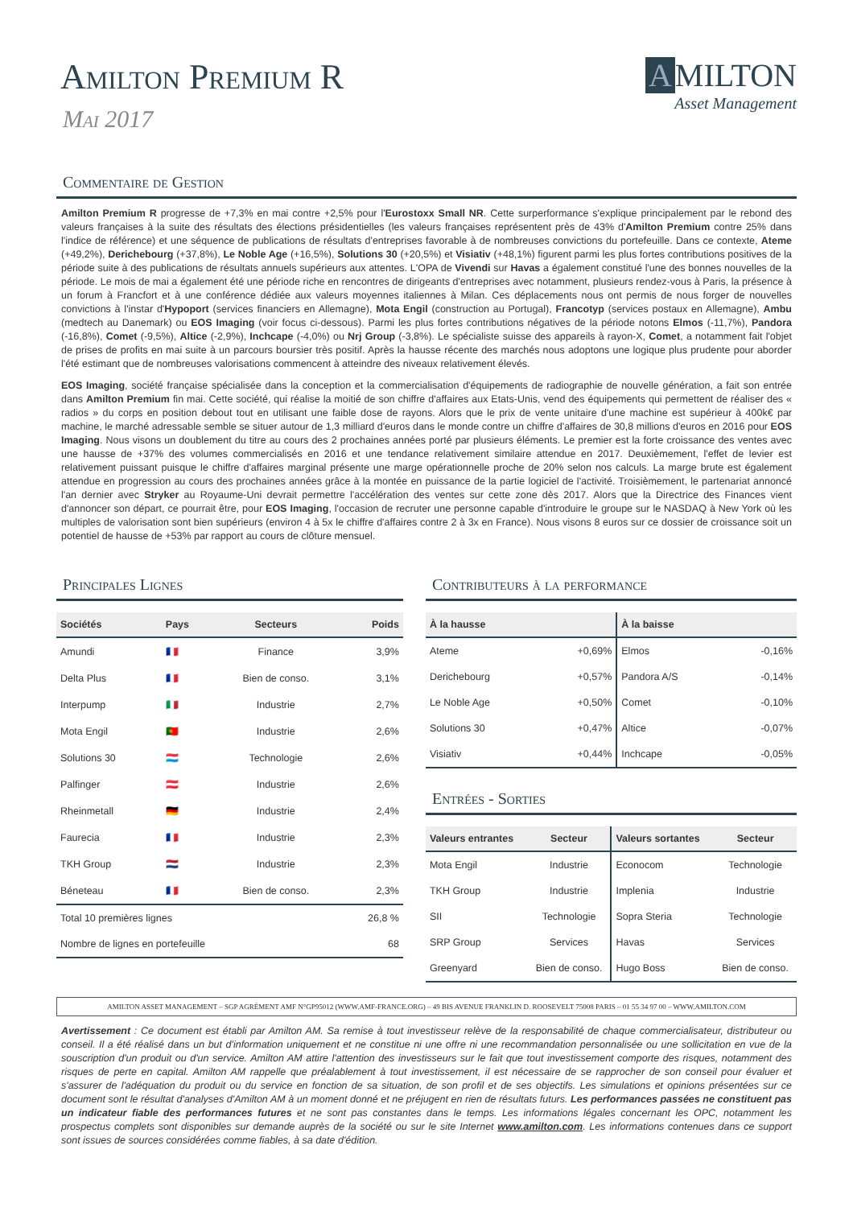Amilton Premium R
Mai 2017
A MILTON
Asset Management
Commentaire de Gestion
Amilton Premium R progresse de +7,3% en mai contre +2,5% pour l'Eurostoxx Small NR. Cette surperformance s'explique principalement par le rebond des valeurs françaises à la suite des résultats des élections présidentielles (les valeurs françaises représentent près de 43% d'Amilton Premium contre 25% dans l'indice de référence) et une séquence de publications de résultats d'entreprises favorable à de nombreuses convictions du portefeuille. Dans ce contexte, Ateme (+49,2%), Derichebourg (+37,8%), Le Noble Age (+16,5%), Solutions 30 (+20,5%) et Visiativ (+48,1%) figurent parmi les plus fortes contributions positives de la période suite à des publications de résultats annuels supérieurs aux attentes. L'OPA de Vivendi sur Havas a également constitué l'une des bonnes nouvelles de la période. Le mois de mai a également été une période riche en rencontres de dirigeants d'entreprises avec notamment, plusieurs rendez-vous à Paris, la présence à un forum à Francfort et à une conférence dédiée aux valeurs moyennes italiennes à Milan. Ces déplacements nous ont permis de nous forger de nouvelles convictions à l'instar d'Hypoport (services financiers en Allemagne), Mota Engil (construction au Portugal), Francotyp (services postaux en Allemagne), Ambu (medtech au Danemark) ou EOS Imaging (voir focus ci-dessous). Parmi les plus fortes contributions négatives de la période notons Elmos (-11,7%), Pandora (-16,8%), Comet (-9,5%), Altice (-2,9%), Inchcape (-4,0%) ou Nrj Group (-3,8%). Le spécialiste suisse des appareils à rayon-X, Comet, a notamment fait l'objet de prises de profits en mai suite à un parcours boursier très positif. Après la hausse récente des marchés nous adoptons une logique plus prudente pour aborder l'été estimant que de nombreuses valorisations commencent à atteindre des niveaux relativement élevés.
EOS Imaging, société française spécialisée dans la conception et la commercialisation d'équipements de radiographie de nouvelle génération, a fait son entrée dans Amilton Premium fin mai. Cette société, qui réalise la moitié de son chiffre d'affaires aux Etats-Unis, vend des équipements qui permettent de réaliser des « radios » du corps en position debout tout en utilisant une faible dose de rayons. Alors que le prix de vente unitaire d'une machine est supérieur à 400k€ par machine, le marché adressable semble se situer autour de 1,3 milliard d'euros dans le monde contre un chiffre d'affaires de 30,8 millions d'euros en 2016 pour EOS Imaging. Nous visons un doublement du titre au cours des 2 prochaines années porté par plusieurs éléments. Le premier est la forte croissance des ventes avec une hausse de +37% des volumes commercialisés en 2016 et une tendance relativement similaire attendue en 2017. Deuxièmement, l'effet de levier est relativement puissant puisque le chiffre d'affaires marginal présente une marge opérationnelle proche de 20% selon nos calculs. La marge brute est également attendue en progression au cours des prochaines années grâce à la montée en puissance de la partie logiciel de l'activité. Troisièmement, le partenariat annoncé l'an dernier avec Stryker au Royaume-Uni devrait permettre l'accélération des ventes sur cette zone dès 2017. Alors que la Directrice des Finances vient d'annoncer son départ, ce pourrait être, pour EOS Imaging, l'occasion de recruter une personne capable d'introduire le groupe sur le NASDAQ à New York où les multiples de valorisation sont bien supérieurs (environ 4 à 5x le chiffre d'affaires contre 2 à 3x en France). Nous visons 8 euros sur ce dossier de croissance soit un potentiel de hausse de +53% par rapport au cours de clôture mensuel.
Principales Lignes
| Sociétés | Pays | Secteurs | Poids |
| --- | --- | --- | --- |
| Amundi | 🇫🇷 | Finance | 3,9% |
| Delta Plus | 🇫🇷 | Bien de conso. | 3,1% |
| Interpump | 🇮🇹 | Industrie | 2,7% |
| Mota Engil | 🇵🇹 | Industrie | 2,6% |
| Solutions 30 | 🇱🇺 | Technologie | 2,6% |
| Palfinger | 🇦🇹 | Industrie | 2,6% |
| Rheinmetall | 🇩🇪 | Industrie | 2,4% |
| Faurecia | 🇫🇷 | Industrie | 2,3% |
| TKH Group | 🇳🇱 | Industrie | 2,3% |
| Béneteau | 🇫🇷 | Bien de conso. | 2,3% |
| Total 10 premières lignes | | | 26,8 % |
| Nombre de lignes en portefeuille | | | 68 |
Contributeurs à la performance
| À la hausse | | À la baisse | |
| --- | --- | --- | --- |
| Ateme | +0,69% | Elmos | -0,16% |
| Derichebourg | +0,57% | Pandora A/S | -0,14% |
| Le Noble Age | +0,50% | Comet | -0,10% |
| Solutions 30 | +0,47% | Altice | -0,07% |
| Visiativ | +0,44% | Inchcape | -0,05% |
Entrées - Sorties
| Valeurs entrantes | Secteur | Valeurs sortantes | Secteur |
| --- | --- | --- | --- |
| Mota Engil | Industrie | Econocom | Technologie |
| TKH Group | Industrie | Implenia | Industrie |
| SII | Technologie | Sopra Steria | Technologie |
| SRP Group | Services | Havas | Services |
| Greenyard | Bien de conso. | Hugo Boss | Bien de conso. |
AMILTON ASSET MANAGEMENT – SGP AGRÉMENT AMF N°GP95012 (WWW.AMF-FRANCE.ORG) – 49 BIS AVENUE FRANKLIN D. ROOSEVELT 75008 PARIS – 01 55 34 97 00 – WWW.AMILTON.COM
Avertissement : Ce document est établi par Amilton AM. Sa remise à tout investisseur relève de la responsabilité de chaque commercialisateur, distributeur ou conseil. Il a été réalisé dans un but d'information uniquement et ne constitue ni une offre ni une recommandation personnalisée ou une sollicitation en vue de la souscription d'un produit ou d'un service. Amilton AM attire l'attention des investisseurs sur le fait que tout investissement comporte des risques, notamment des risques de perte en capital. Amilton AM rappelle que préalablement à tout investissement, il est nécessaire de se rapprocher de son conseil pour évaluer et s'assurer de l'adéquation du produit ou du service en fonction de sa situation, de son profil et de ses objectifs. Les simulations et opinions présentées sur ce document sont le résultat d'analyses d'Amilton AM à un moment donné et ne préjugent en rien de résultats futurs. Les performances passées ne constituent pas un indicateur fiable des performances futures et ne sont pas constantes dans le temps. Les informations légales concernant les OPC, notamment les prospectus complets sont disponibles sur demande auprès de la société ou sur le site Internet www.amilton.com. Les informations contenues dans ce support sont issues de sources considérées comme fiables, à sa date d'édition.